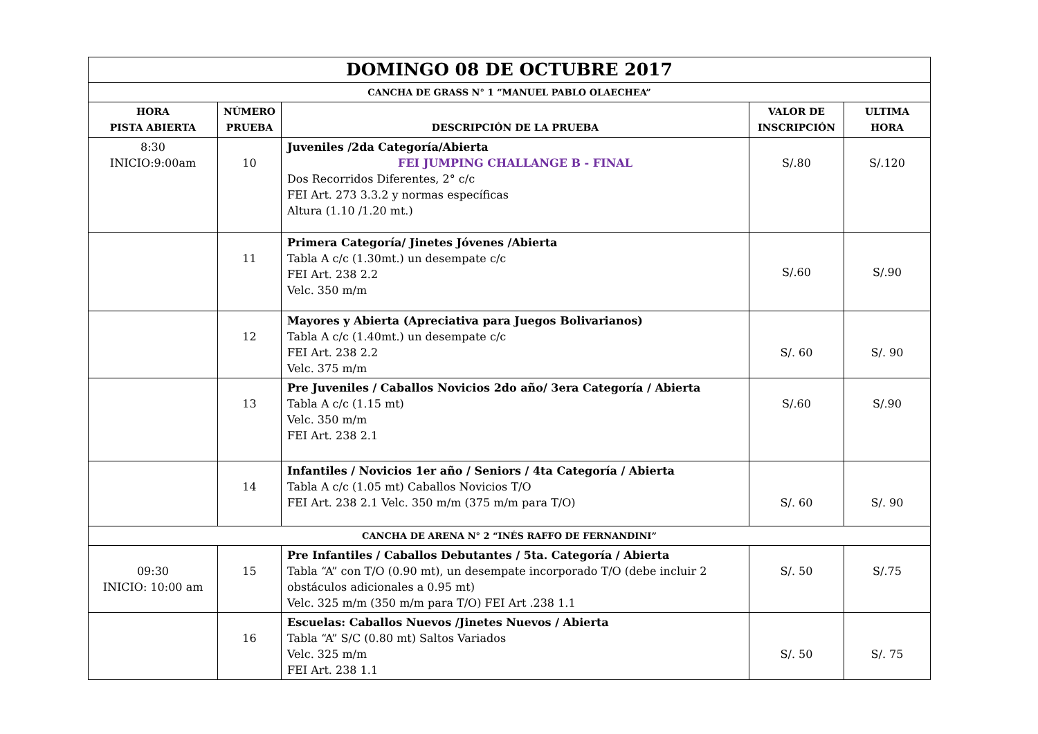| DOMINGO 08 DE OCTUBRE 2017 | | | | |
| CANCHA DE GRASS N° 1 “MANUEL PABLO OLAECHEA” | | | | |
| HORA PISTA ABIERTA | NÚMERO PRUEBA | DESCRIPCIÓN DE LA PRUEBA | VALOR DE INSCRIPCIÓN | ULTIMA HORA |
| 8:30 INICIO:9:00am | 10 | Juveniles /2da Categoría/Abierta FEI JUMPING CHALLANGE B - FINAL Dos Recorridos Diferentes, 2° c/c FEI Art. 273 3.3.2 y normas específicas Altura (1.10 /1.20 mt.) | S/.80 | S/.120 |
| | 11 | Primera Categoría/ Jinetes Jóvenes /Abierta Tabla A c/c (1.30mt.) un desempate c/c FEI Art. 238 2.2 Velc. 350 m/m | S/.60 | S/.90 |
| | 12 | Mayores y Abierta (Apreciativa para Juegos Bolivarianos) Tabla A c/c (1.40mt.) un desempate c/c FEI Art. 238 2.2 Velc. 375 m/m | S/. 60 | S/. 90 |
| | 13 | Pre Juveniles / Caballos Novicios 2do año/ 3era Categoría / Abierta Tabla A c/c (1.15 mt) Velc. 350 m/m FEI Art. 238 2.1 | S/.60 | S/.90 |
| | 14 | Infantiles / Novicios 1er año / Seniors / 4ta Categoría / Abierta Tabla A c/c (1.05 mt) Caballos Novicios T/O FEI Art. 238 2.1 Velc. 350 m/m (375 m/m para T/O) | S/. 60 | S/. 90 |
| CANCHA DE ARENA N° 2 “INÉS RAFFO DE FERNANDINI” | | | | |
| 09:30 INICIO: 10:00 am | 15 | Pre Infantiles / Caballos Debutantes / 5ta. Categoría / Abierta Tabla “A” con T/O (0.90 mt), un desempate incorporado T/O (debe incluir 2 obstáculos adicionales a 0.95 mt) Velc. 325 m/m (350 m/m para T/O) FEI Art .238 1.1 | S/. 50 | S/.75 |
| | 16 | Escuelas: Caballos Nuevos /Jinetes Nuevos / Abierta Tabla “A” S/C (0.80 mt) Saltos Variados Velc. 325 m/m FEI Art. 238 1.1 | S/. 50 | S/. 75 |